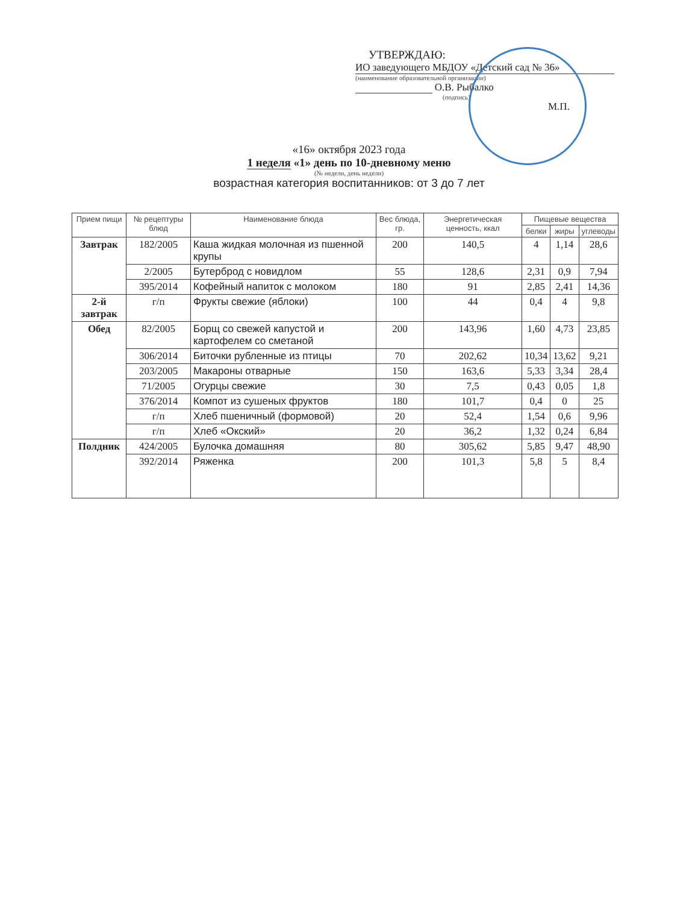УТВЕРЖДАЮ:
ИО заведующего МБДОУ «Детский сад № 36»
(наименование образовательной организации)
О.В. Рыбалко
(подпись)
М.П.
«16» октября 2023 года
1 неделя «1» день по 10-дневному меню
(№ недели, день недели)
возрастная категория воспитанников: от 3 до 7 лет
| Прием пищи | № рецептуры блюд | Наименование блюда | Вес блюда, гр. | Энергетическая ценность, ккал | Пищевые вещества | | |
| --- | --- | --- | --- | --- | --- | --- | --- |
| | | | | | белки | жиры | углеводы |
| Завтрак | 182/2005 | Каша жидкая молочная из пшенной крупы | 200 | 140,5 | 4 | 1,14 | 28,6 |
| | 2/2005 | Бутерброд с новидлом | 55 | 128,6 | 2,31 | 0,9 | 7,94 |
| | 395/2014 | Кофейный напиток с молоком | 180 | 91 | 2,85 | 2,41 | 14,36 |
| 2-й завтрак | г/п | Фрукты свежие (яблоки) | 100 | 44 | 0,4 | 4 | 9,8 |
| Обед | 82/2005 | Борщ со свежей капустой и картофелем со сметаной | 200 | 143,96 | 1,60 | 4,73 | 23,85 |
| | 306/2014 | Биточки рубленные из птицы | 70 | 202,62 | 10,34 | 13,62 | 9,21 |
| | 203/2005 | Макароны отварные | 150 | 163,6 | 5,33 | 3,34 | 28,4 |
| | 71/2005 | Огурцы свежие | 30 | 7,5 | 0,43 | 0,05 | 1,8 |
| | 376/2014 | Компот из сушеных фруктов | 180 | 101,7 | 0,4 | 0 | 25 |
| | г/п | Хлеб пшеничный (формовой) | 20 | 52,4 | 1,54 | 0,6 | 9,96 |
| | г/п | Хлеб «Окский» | 20 | 36,2 | 1,32 | 0,24 | 6,84 |
| Полдник | 424/2005 | Булочка домашняя | 80 | 305,62 | 5,85 | 9,47 | 48,90 |
| | 392/2014 | Ряженка | 200 | 101,3 | 5,8 | 5 | 8,4 |